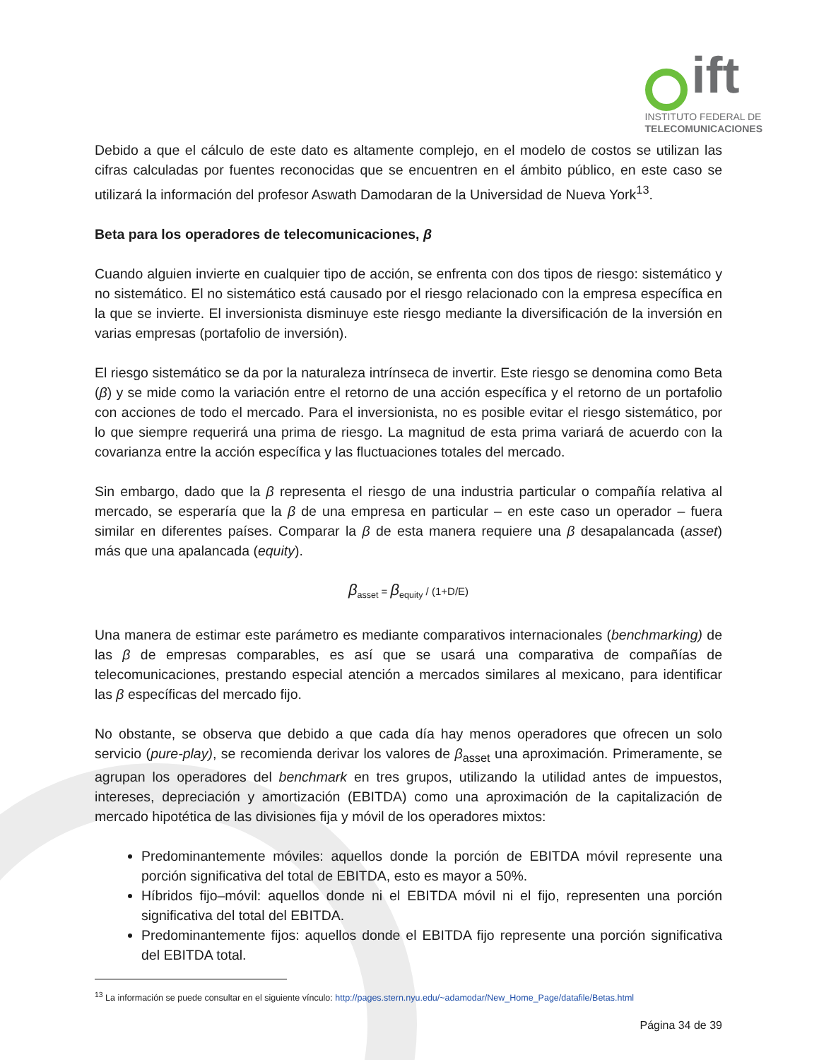ift
INSTITUTO FEDERAL DE
TELECOMUNICACIONES
Debido a que el cálculo de este dato es altamente complejo, en el modelo de costos se utilizan las cifras calculadas por fuentes reconocidas que se encuentren en el ámbito público, en este caso se utilizará la información del profesor Aswath Damodaran de la Universidad de Nueva York<sup>13</sup>.
Beta para los operadores de telecomunicaciones, β
Cuando alguien invierte en cualquier tipo de acción, se enfrenta con dos tipos de riesgo: sistemático y no sistemático. El no sistemático está causado por el riesgo relacionado con la empresa específica en la que se invierte. El inversionista disminuye este riesgo mediante la diversificación de la inversión en varias empresas (portafolio de inversión).
El riesgo sistemático se da por la naturaleza intrínseca de invertir. Este riesgo se denomina como Beta (β) y se mide como la variación entre el retorno de una acción específica y el retorno de un portafolio con acciones de todo el mercado. Para el inversionista, no es posible evitar el riesgo sistemático, por lo que siempre requerirá una prima de riesgo. La magnitud de esta prima variará de acuerdo con la covarianza entre la acción específica y las fluctuaciones totales del mercado.
Sin embargo, dado que la β representa el riesgo de una industria particular o compañía relativa al mercado, se esperaría que la β de una empresa en particular – en este caso un operador – fuera similar en diferentes países. Comparar la β de esta manera requiere una β desapalancada (asset) más que una apalancada (equity).
β<sub>asset</sub> = β<sub>equity</sub> / (1+D/E)
Una manera de estimar este parámetro es mediante comparativos internacionales (benchmarking) de las β de empresas comparables, es así que se usará una comparativa de compañías de telecomunicaciones, prestando especial atención a mercados similares al mexicano, para identificar las β específicas del mercado fijo.
No obstante, se observa que debido a que cada día hay menos operadores que ofrecen un solo servicio (pure-play), se recomienda derivar los valores de β<sub>asset</sub> una aproximación. Primeramente, se agrupan los operadores del benchmark en tres grupos, utilizando la utilidad antes de impuestos, intereses, depreciación y amortización (EBITDA) como una aproximación de la capitalización de mercado hipotética de las divisiones fija y móvil de los operadores mixtos:
Predominantemente móviles: aquellos donde la porción de EBITDA móvil represente una porción significativa del total de EBITDA, esto es mayor a 50%.
Híbridos fijo–móvil: aquellos donde ni el EBITDA móvil ni el fijo, representen una porción significativa del total del EBITDA.
Predominantemente fijos: aquellos donde el EBITDA fijo represente una porción significativa del EBITDA total.
<sup>13</sup> La información se puede consultar en el siguiente vínculo: http://pages.stern.nyu.edu/~adamodar/New_Home_Page/datafile/Betas.html
Página 34 de 39